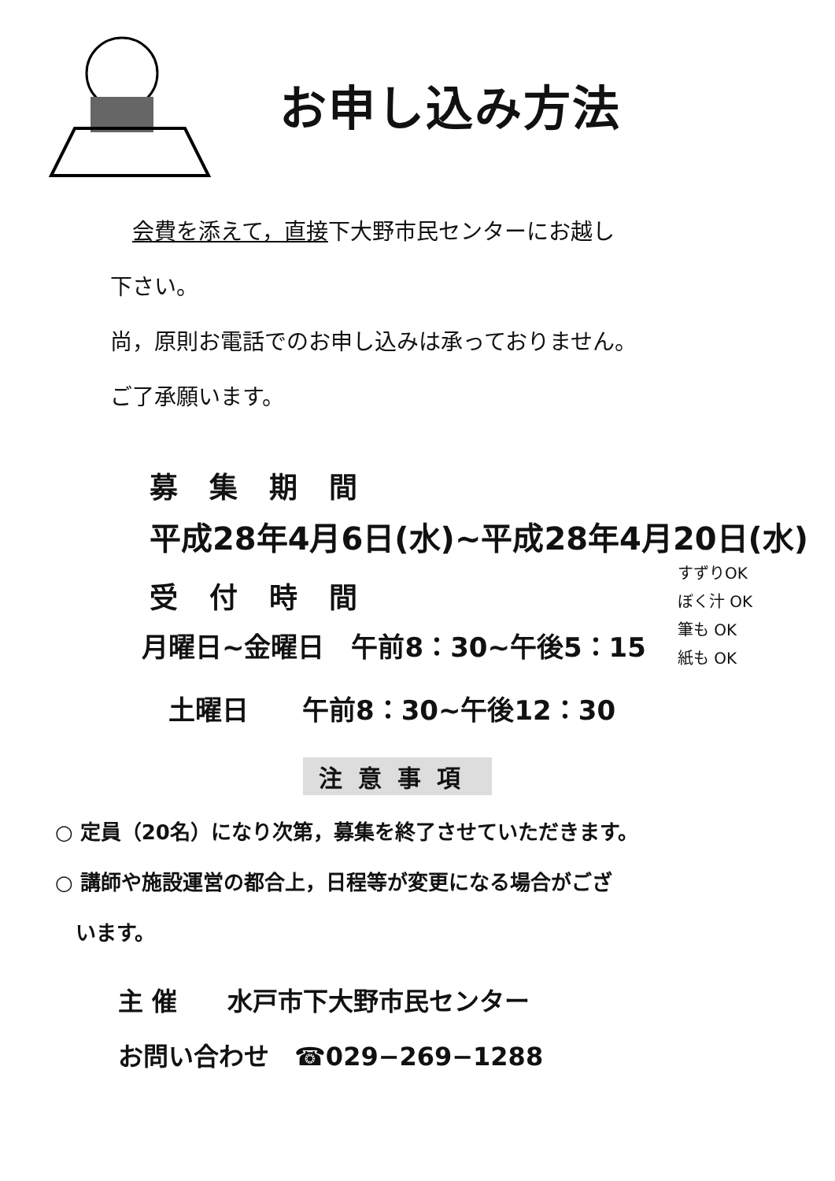お申し込み方法
　会費を添えて，直接下大野市民センターにお越し
下さい。
尚，原則お電話でのお申し込みは承っておりません。
ご了承願います。
募集期間
平成28年4月6日(水)~平成28年4月20日(水)
受付時間
月曜日~金曜日　午前8：30~午後5：15
　土曜日　　午前8：30~午後12：30
すずりOK
ぼく汁 OK
筆も OK
紙も OK
注意事項
○ 定員（20名）になり次第，募集を終了させていただきます。
○ 講師や施設運営の都合上，日程等が変更になる場合がござ
　います。
主 催　　水戸市下大野市民センター
お問い合わせ　☎029−269−1288